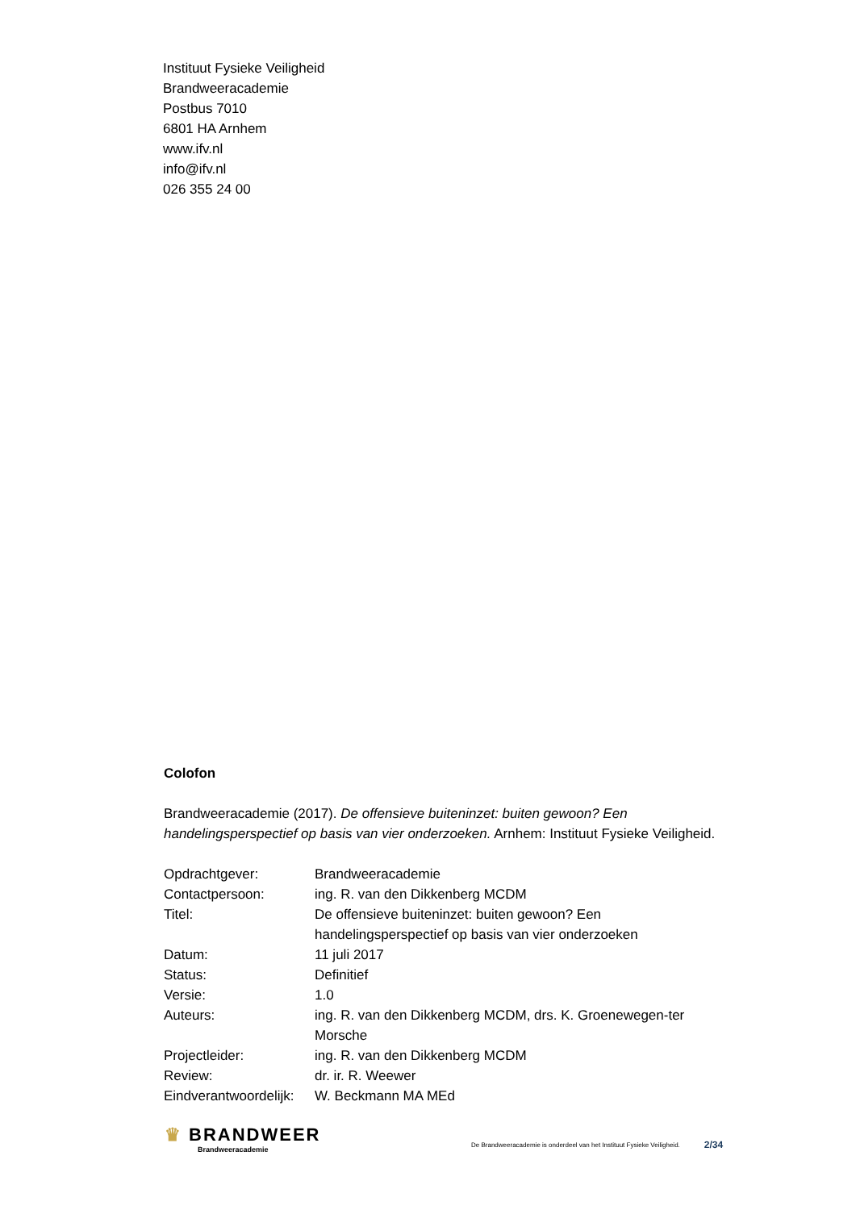Instituut Fysieke Veiligheid
Brandweeracademie
Postbus 7010
6801 HA Arnhem
www.ifv.nl
info@ifv.nl
026 355 24 00
Colofon
Brandweeracademie (2017). De offensieve buiteninzet: buiten gewoon? Een handelingsperspectief op basis van vier onderzoeken. Arnhem: Instituut Fysieke Veiligheid.
| Opdrachtgever: | Brandweeracademie |
| Contactpersoon: | ing. R. van den Dikkenberg MCDM |
| Titel: | De offensieve buiteninzet: buiten gewoon? Een handelingsperspectief op basis van vier onderzoeken |
| Datum: | 11 juli 2017 |
| Status: | Definitief |
| Versie: | 1.0 |
| Auteurs: | ing. R. van den Dikkenberg MCDM, drs. K. Groenewegen-ter Morsche |
| Projectleider: | ing. R. van den Dikkenberg MCDM |
| Review: | dr. ir. R. Weewer |
| Eindverantwoordelijk: | W. Beckmann MA MEd |
♛ BRANDWEER
Brandweeracademie
De Brandweeracademie is onderdeel van het Instituut Fysieke Veiligheid.
2/34